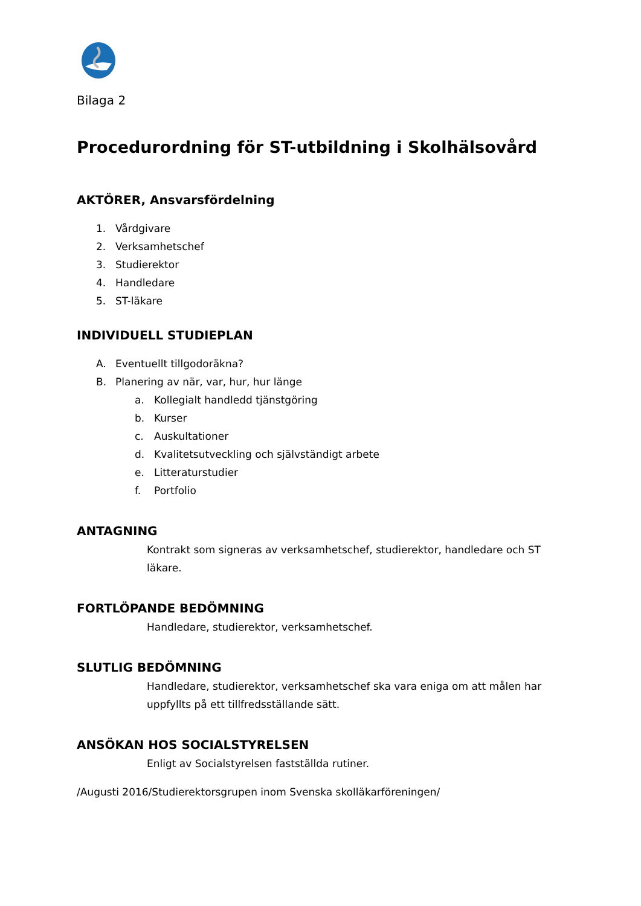Bilaga 2
Procedurordning för ST-utbildning i Skolhälsovård
AKTÖRER, Ansvarsfördelning
1. Vårdgivare
2. Verksamhetschef
3. Studierektor
4. Handledare
5. ST-läkare
INDIVIDUELL STUDIEPLAN
A. Eventuellt tillgodoräkna?
B. Planering av när, var, hur, hur länge
a. Kollegialt handledd tjänstgöring
b. Kurser
c. Auskultationer
d. Kvalitetsutveckling och självständigt arbete
e. Litteraturstudier
f. Portfolio
ANTAGNING
Kontrakt som signeras av verksamhetschef, studierektor, handledare och ST läkare.
FORTLÖPANDE BEDÖMNING
Handledare, studierektor, verksamhetschef.
SLUTLIG BEDÖMNING
Handledare, studierektor, verksamhetschef ska vara eniga om att målen har uppfyllts på ett tillfredsställande sätt.
ANSÖKAN HOS SOCIALSTYRELSEN
Enligt av Socialstyrelsen fastställda rutiner.
/Augusti 2016/Studierektorsgrupen inom Svenska skolläkarföreningen/